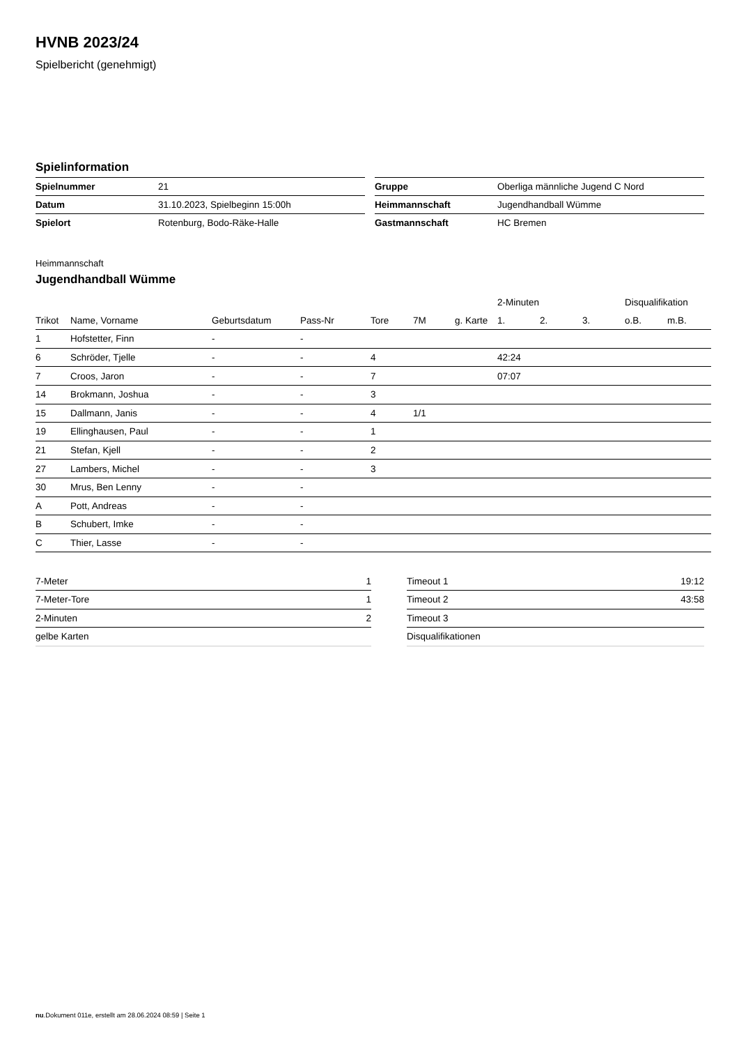HVNB 2023/24
Spielbericht (genehmigt)
Spielinformation
| Spielnummer | 21 |
| Datum | 31.10.2023, Spielbeginn 15:00h |
| Spielort | Rotenburg, Bodo-Räke-Halle |
| Gruppe | Oberliga männliche Jugend C Nord |
| Heimmannschaft | Jugendhandball Wümme |
| Gastmannschaft | HC Bremen |
Heimmannschaft
Jugendhandball Wümme
| | | | | | | | 2-Minuten | | | Disqualifikation | |
| --- | --- | --- | --- | --- | --- | --- | --- | --- | --- | --- | --- |
| Trikot | Name, Vorname | Geburtsdatum | Pass-Nr | Tore | 7M | g. Karte | 1. | 2. | 3. | o.B. | m.B. |
| 1 | Hofstetter, Finn | - | - | | | | | | | | |
| 6 | Schröder, Tjelle | - | - | 4 | | | 42:24 | | | | |
| 7 | Croos, Jaron | - | - | 7 | | | 07:07 | | | | |
| 14 | Brokmann, Joshua | - | - | 3 | | | | | | | |
| 15 | Dallmann, Janis | - | - | 4 | 1/1 | | | | | | |
| 19 | Ellinghausen, Paul | - | - | 1 | | | | | | | |
| 21 | Stefan, Kjell | - | - | 2 | | | | | | | |
| 27 | Lambers, Michel | - | - | 3 | | | | | | | |
| 30 | Mrus, Ben Lenny | - | - | | | | | | | | |
| A | Pott, Andreas | - | - | | | | | | | | |
| B | Schubert, Imke | - | - | | | | | | | | |
| C | Thier, Lasse | - | - | | | | | | | | |
| 7-Meter | 1 |
| 7-Meter-Tore | 1 |
| 2-Minuten | 2 |
| gelbe Karten | |
| Timeout 1 | 19:12 |
| Timeout 2 | 43:58 |
| Timeout 3 | |
| Disqualifikationen | |
nu.Dokument 011e, erstellt am 28.06.2024 08:59 | Seite 1